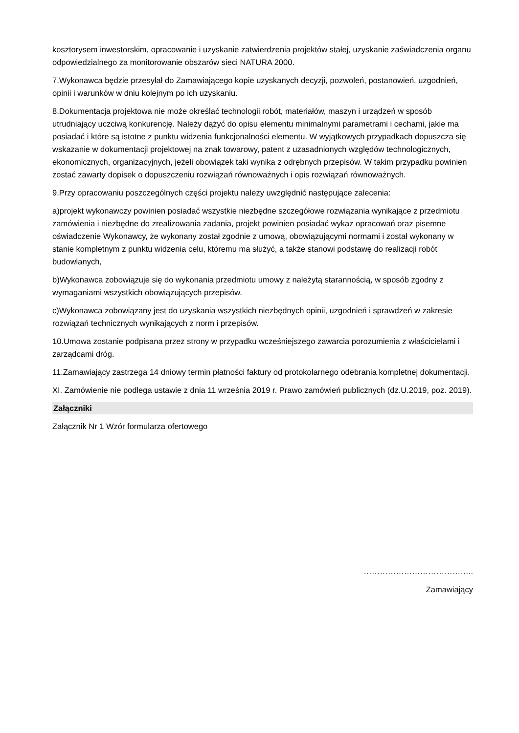kosztorysem inwestorskim, opracowanie i uzyskanie zatwierdzenia projektów stałej, uzyskanie zaświadczenia organu odpowiedzialnego za monitorowanie obszarów sieci NATURA 2000.
7.Wykonawca będzie przesyłał do Zamawiającego kopie uzyskanych decyzji, pozwoleń, postanowień, uzgodnień, opinii i warunków w dniu kolejnym po ich uzyskaniu.
8.Dokumentacja projektowa nie może określać technologii robót, materiałów, maszyn i urządzeń w sposób utrudniający uczciwą konkurencję. Należy dążyć do opisu elementu minimalnymi parametrami i cechami, jakie ma posiadać i które są istotne z punktu widzenia funkcjonalności elementu. W wyjątkowych przypadkach dopuszcza się wskazanie w dokumentacji projektowej na znak towarowy, patent z uzasadnionych względów technologicznych, ekonomicznych, organizacyjnych, jeżeli obowiązek taki wynika z odrębnych przepisów. W takim przypadku powinien zostać zawarty dopisek o dopuszczeniu rozwiązań równoważnych i opis rozwiązań równoważnych.
9.Przy opracowaniu poszczególnych części projektu należy uwzględnić następujące zalecenia:
a)projekt wykonawczy powinien posiadać wszystkie niezbędne szczegółowe rozwiązania wynikające z przedmiotu zamówienia i niezbędne do zrealizowania zadania, projekt powinien posiadać wykaz opracowań oraz pisemne oświadczenie Wykonawcy, że wykonany został zgodnie z umową, obowiązującymi normami i został wykonany w stanie kompletnym z punktu widzenia celu, któremu ma służyć, a także stanowi podstawę do realizacji robót budowlanych,
b)Wykonawca zobowiązuje się do wykonania przedmiotu umowy z należytą starannością, w sposób zgodny z wymaganiami wszystkich obowiązujących przepisów.
c)Wykonawca zobowiązany jest do uzyskania wszystkich niezbędnych opinii, uzgodnień i sprawdzeń w zakresie rozwiązań technicznych wynikających z norm i przepisów.
10.Umowa zostanie podpisana przez strony w przypadku wcześniejszego zawarcia porozumienia z właścicielami i zarządcami dróg.
11.Zamawiający zastrzega 14 dniowy termin płatności faktury od protokolarnego odebrania kompletnej dokumentacji.
XI. Zamówienie nie podlega ustawie z dnia 11 września 2019 r. Prawo zamówień publicznych (dz.U.2019, poz. 2019).
Załączniki
Załącznik Nr 1 Wzór formularza ofertowego
…………………………………..
Zamawiający